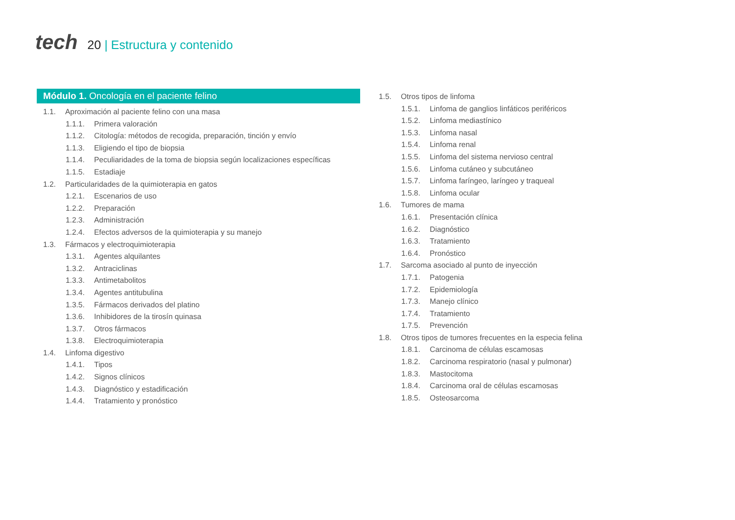tech
20 | Estructura y contenido
Módulo 1. Oncología en el paciente felino
1.1. Aproximación al paciente felino con una masa
1.1.1. Primera valoración
1.1.2. Citología: métodos de recogida, preparación, tinción y envío
1.1.3. Eligiendo el tipo de biopsia
1.1.4. Peculiaridades de la toma de biopsia según localizaciones específicas
1.1.5. Estadiaje
1.2. Particularidades de la quimioterapia en gatos
1.2.1. Escenarios de uso
1.2.2. Preparación
1.2.3. Administración
1.2.4. Efectos adversos de la quimioterapia y su manejo
1.3. Fármacos y electroquimioterapia
1.3.1. Agentes alquilantes
1.3.2. Antraciclinas
1.3.3. Antimetabolitos
1.3.4. Agentes antitubulina
1.3.5. Fármacos derivados del platino
1.3.6. Inhibidores de la tirosín quinasa
1.3.7. Otros fármacos
1.3.8. Electroquimioterapia
1.4. Linfoma digestivo
1.4.1. Tipos
1.4.2. Signos clínicos
1.4.3. Diagnóstico y estadificación
1.4.4. Tratamiento y pronóstico
1.5. Otros tipos de linfoma
1.5.1. Linfoma de ganglios linfáticos periféricos
1.5.2. Linfoma mediastínico
1.5.3. Linfoma nasal
1.5.4. Linfoma renal
1.5.5. Linfoma del sistema nervioso central
1.5.6. Linfoma cutáneo y subcutáneo
1.5.7. Linfoma faríngeo, laríngeo y traqueal
1.5.8. Linfoma ocular
1.6. Tumores de mama
1.6.1. Presentación clínica
1.6.2. Diagnóstico
1.6.3. Tratamiento
1.6.4. Pronóstico
1.7. Sarcoma asociado al punto de inyección
1.7.1. Patogenia
1.7.2. Epidemiología
1.7.3. Manejo clínico
1.7.4. Tratamiento
1.7.5. Prevención
1.8. Otros tipos de tumores frecuentes en la especia felina
1.8.1. Carcinoma de células escamosas
1.8.2. Carcinoma respiratorio (nasal y pulmonar)
1.8.3. Mastocitoma
1.8.4. Carcinoma oral de células escamosas
1.8.5. Osteosarcoma